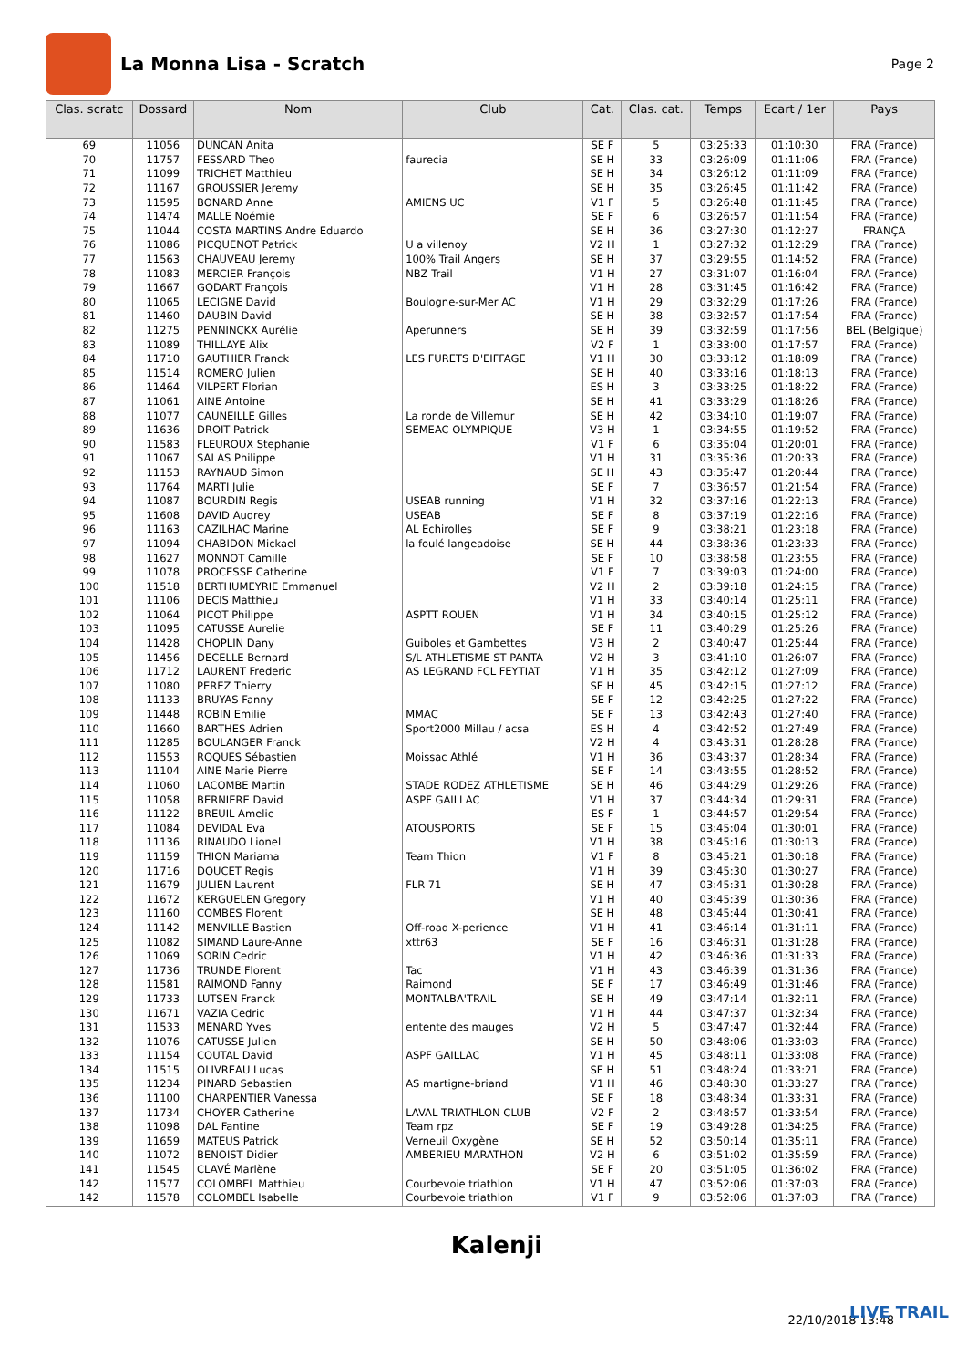La Monna Lisa - Scratch
Page 2
| Clas. scratc | Dossard | Nom | Club | Cat. | Clas. cat. | Temps | Ecart / 1er | Pays |
| --- | --- | --- | --- | --- | --- | --- | --- | --- |
| 69 | 11056 | DUNCAN Anita | | SE F | 5 | 03:25:33 | 01:10:30 | FRA (France) |
| 70 | 11757 | FESSARD Theo | faurecia | SE H | 33 | 03:26:09 | 01:11:06 | FRA (France) |
| 71 | 11099 | TRICHET Matthieu | | SE H | 34 | 03:26:12 | 01:11:09 | FRA (France) |
| 72 | 11167 | GROUSSIER Jeremy | | SE H | 35 | 03:26:45 | 01:11:42 | FRA (France) |
| 73 | 11595 | BONARD Anne | AMIENS UC | V1 F | 5 | 03:26:48 | 01:11:45 | FRA (France) |
| 74 | 11474 | MALLE Noémie | | SE F | 6 | 03:26:57 | 01:11:54 | FRA (France) |
| 75 | 11044 | COSTA MARTINS Andre Eduardo | | SE H | 36 | 03:27:30 | 01:12:27 | FRANÇA |
| 76 | 11086 | PICQUENOT Patrick | U a villenoy | V2 H | 1 | 03:27:32 | 01:12:29 | FRA (France) |
| 77 | 11563 | CHAUVEAU Jeremy | 100% Trail Angers | SE H | 37 | 03:29:55 | 01:14:52 | FRA (France) |
| 78 | 11083 | MERCIER François | NBZ Trail | V1 H | 27 | 03:31:07 | 01:16:04 | FRA (France) |
| 79 | 11667 | GODART François | | V1 H | 28 | 03:31:45 | 01:16:42 | FRA (France) |
| 80 | 11065 | LECIGNE David | Boulogne-sur-Mer AC | V1 H | 29 | 03:32:29 | 01:17:26 | FRA (France) |
| 81 | 11460 | DAUBIN David | | SE H | 38 | 03:32:57 | 01:17:54 | FRA (France) |
| 82 | 11275 | PENNINCKX Aurélie | Aperunners | SE H | 39 | 03:32:59 | 01:17:56 | BEL (Belgique) |
| 83 | 11089 | THILLAYE Alix | | V2 F | 1 | 03:33:00 | 01:17:57 | FRA (France) |
| 84 | 11710 | GAUTHIER Franck | LES FURETS D'EIFFAGE | V1 H | 30 | 03:33:12 | 01:18:09 | FRA (France) |
| 85 | 11514 | ROMERO Julien | | SE H | 40 | 03:33:16 | 01:18:13 | FRA (France) |
| 86 | 11464 | VILPERT Florian | | ES H | 3 | 03:33:25 | 01:18:22 | FRA (France) |
| 87 | 11061 | AINE Antoine | | SE H | 41 | 03:33:29 | 01:18:26 | FRA (France) |
| 88 | 11077 | CAUNEILLE Gilles | La ronde de Villemur | SE H | 42 | 03:34:10 | 01:19:07 | FRA (France) |
| 89 | 11636 | DROIT Patrick | SEMEAC OLYMPIQUE | V3 H | 1 | 03:34:55 | 01:19:52 | FRA (France) |
| 90 | 11583 | FLEUROUX Stephanie | | V1 F | 6 | 03:35:04 | 01:20:01 | FRA (France) |
| 91 | 11067 | SALAS Philippe | | V1 H | 31 | 03:35:36 | 01:20:33 | FRA (France) |
| 92 | 11153 | RAYNAUD Simon | | SE H | 43 | 03:35:47 | 01:20:44 | FRA (France) |
| 93 | 11764 | MARTI Julie | | SE F | 7 | 03:36:57 | 01:21:54 | FRA (France) |
| 94 | 11087 | BOURDIN Regis | USEAB running | V1 H | 32 | 03:37:16 | 01:22:13 | FRA (France) |
| 95 | 11608 | DAVID Audrey | USEAB | SE F | 8 | 03:37:19 | 01:22:16 | FRA (France) |
| 96 | 11163 | CAZILHAC Marine | AL Echirolles | SE F | 9 | 03:38:21 | 01:23:18 | FRA (France) |
| 97 | 11094 | CHABIDON Mickael | la foulé langeadoise | SE H | 44 | 03:38:36 | 01:23:33 | FRA (France) |
| 98 | 11627 | MONNOT Camille | | SE F | 10 | 03:38:58 | 01:23:55 | FRA (France) |
| 99 | 11078 | PROCESSE Catherine | | V1 F | 7 | 03:39:03 | 01:24:00 | FRA (France) |
| 100 | 11518 | BERTHUMEYRIE Emmanuel | | V2 H | 2 | 03:39:18 | 01:24:15 | FRA (France) |
| 101 | 11106 | DECIS Matthieu | | V1 H | 33 | 03:40:14 | 01:25:11 | FRA (France) |
| 102 | 11064 | PICOT Philippe | ASPTT ROUEN | V1 H | 34 | 03:40:15 | 01:25:12 | FRA (France) |
| 103 | 11095 | CATUSSE Aurelie | | SE F | 11 | 03:40:29 | 01:25:26 | FRA (France) |
| 104 | 11428 | CHOPLIN Dany | Guiboles et Gambettes | V3 H | 2 | 03:40:47 | 01:25:44 | FRA (France) |
| 105 | 11456 | DECELLE Bernard | S/L ATHLETISME ST PANTA | V2 H | 3 | 03:41:10 | 01:26:07 | FRA (France) |
| 106 | 11712 | LAURENT Frederic | AS LEGRAND FCL FEYTIAT | V1 H | 35 | 03:42:12 | 01:27:09 | FRA (France) |
| 107 | 11080 | PEREZ Thierry | | SE H | 45 | 03:42:15 | 01:27:12 | FRA (France) |
| 108 | 11133 | BRUYAS Fanny | | SE F | 12 | 03:42:25 | 01:27:22 | FRA (France) |
| 109 | 11448 | ROBIN Emilie | MMAC | SE F | 13 | 03:42:43 | 01:27:40 | FRA (France) |
| 110 | 11660 | BARTHES Adrien | Sport2000 Millau / acsa | ES H | 4 | 03:42:52 | 01:27:49 | FRA (France) |
| 111 | 11285 | BOULANGER Franck | | V2 H | 4 | 03:43:31 | 01:28:28 | FRA (France) |
| 112 | 11553 | ROQUES Sébastien | Moissac Athlé | V1 H | 36 | 03:43:37 | 01:28:34 | FRA (France) |
| 113 | 11104 | AINE Marie Pierre | | SE F | 14 | 03:43:55 | 01:28:52 | FRA (France) |
| 114 | 11060 | LACOMBE Martin | STADE RODEZ ATHLETISME | SE H | 46 | 03:44:29 | 01:29:26 | FRA (France) |
| 115 | 11058 | BERNIERE David | ASPF GAILLAC | V1 H | 37 | 03:44:34 | 01:29:31 | FRA (France) |
| 116 | 11122 | BREUIL Amelie | | ES F | 1 | 03:44:57 | 01:29:54 | FRA (France) |
| 117 | 11084 | DEVIDAL Eva | ATOUSPORTS | SE F | 15 | 03:45:04 | 01:30:01 | FRA (France) |
| 118 | 11136 | RINAUDO Lionel | | V1 H | 38 | 03:45:16 | 01:30:13 | FRA (France) |
| 119 | 11159 | THION Mariama | Team Thion | V1 F | 8 | 03:45:21 | 01:30:18 | FRA (France) |
| 120 | 11716 | DOUCET Regis | | V1 H | 39 | 03:45:30 | 01:30:27 | FRA (France) |
| 121 | 11679 | JULIEN Laurent | FLR 71 | SE H | 47 | 03:45:31 | 01:30:28 | FRA (France) |
| 122 | 11672 | KERGUELEN Gregory | | V1 H | 40 | 03:45:39 | 01:30:36 | FRA (France) |
| 123 | 11160 | COMBES Florent | | SE H | 48 | 03:45:44 | 01:30:41 | FRA (France) |
| 124 | 11142 | MENVILLE Bastien | Off-road X-perience | V1 H | 41 | 03:46:14 | 01:31:11 | FRA (France) |
| 125 | 11082 | SIMAND Laure-Anne | xttr63 | SE F | 16 | 03:46:31 | 01:31:28 | FRA (France) |
| 126 | 11069 | SORIN Cedric | | V1 H | 42 | 03:46:36 | 01:31:33 | FRA (France) |
| 127 | 11736 | TRUNDE Florent | Tac | V1 H | 43 | 03:46:39 | 01:31:36 | FRA (France) |
| 128 | 11581 | RAIMOND Fanny | Raimond | SE F | 17 | 03:46:49 | 01:31:46 | FRA (France) |
| 129 | 11733 | LUTSEN Franck | MONTALBA'TRAIL | SE H | 49 | 03:47:14 | 01:32:11 | FRA (France) |
| 130 | 11671 | VAZIA Cedric | | V1 H | 44 | 03:47:37 | 01:32:34 | FRA (France) |
| 131 | 11533 | MENARD Yves | entente des mauges | V2 H | 5 | 03:47:47 | 01:32:44 | FRA (France) |
| 132 | 11076 | CATUSSE Julien | | SE H | 50 | 03:48:06 | 01:33:03 | FRA (France) |
| 133 | 11154 | COUTAL David | ASPF GAILLAC | V1 H | 45 | 03:48:11 | 01:33:08 | FRA (France) |
| 134 | 11515 | OLIVREAU Lucas | | SE H | 51 | 03:48:24 | 01:33:21 | FRA (France) |
| 135 | 11234 | PINARD Sebastien | AS martigne-briand | V1 H | 46 | 03:48:30 | 01:33:27 | FRA (France) |
| 136 | 11100 | CHARPENTIER Vanessa | | SE F | 18 | 03:48:34 | 01:33:31 | FRA (France) |
| 137 | 11734 | CHOYER Catherine | LAVAL TRIATHLON CLUB | V2 F | 2 | 03:48:57 | 01:33:54 | FRA (France) |
| 138 | 11098 | DAL Fantine | Team rpz | SE F | 19 | 03:49:28 | 01:34:25 | FRA (France) |
| 139 | 11659 | MATEUS Patrick | Verneuil Oxygène | SE H | 52 | 03:50:14 | 01:35:11 | FRA (France) |
| 140 | 11072 | BENOIST Didier | AMBERIEU MARATHON | V2 H | 6 | 03:51:02 | 01:35:59 | FRA (France) |
| 141 | 11545 | CLAVÉ Marlène | | SE F | 20 | 03:51:05 | 01:36:02 | FRA (France) |
| 142 | 11577 | COLOMBEL Matthieu | Courbevoie triathlon | V1 H | 47 | 03:52:06 | 01:37:03 | FRA (France) |
| 142 | 11578 | COLOMBEL Isabelle | Courbevoie triathlon | V1 F | 9 | 03:52:06 | 01:37:03 | FRA (France) |
Kalenji
22/10/2018 13:48 LIVE TRAIL